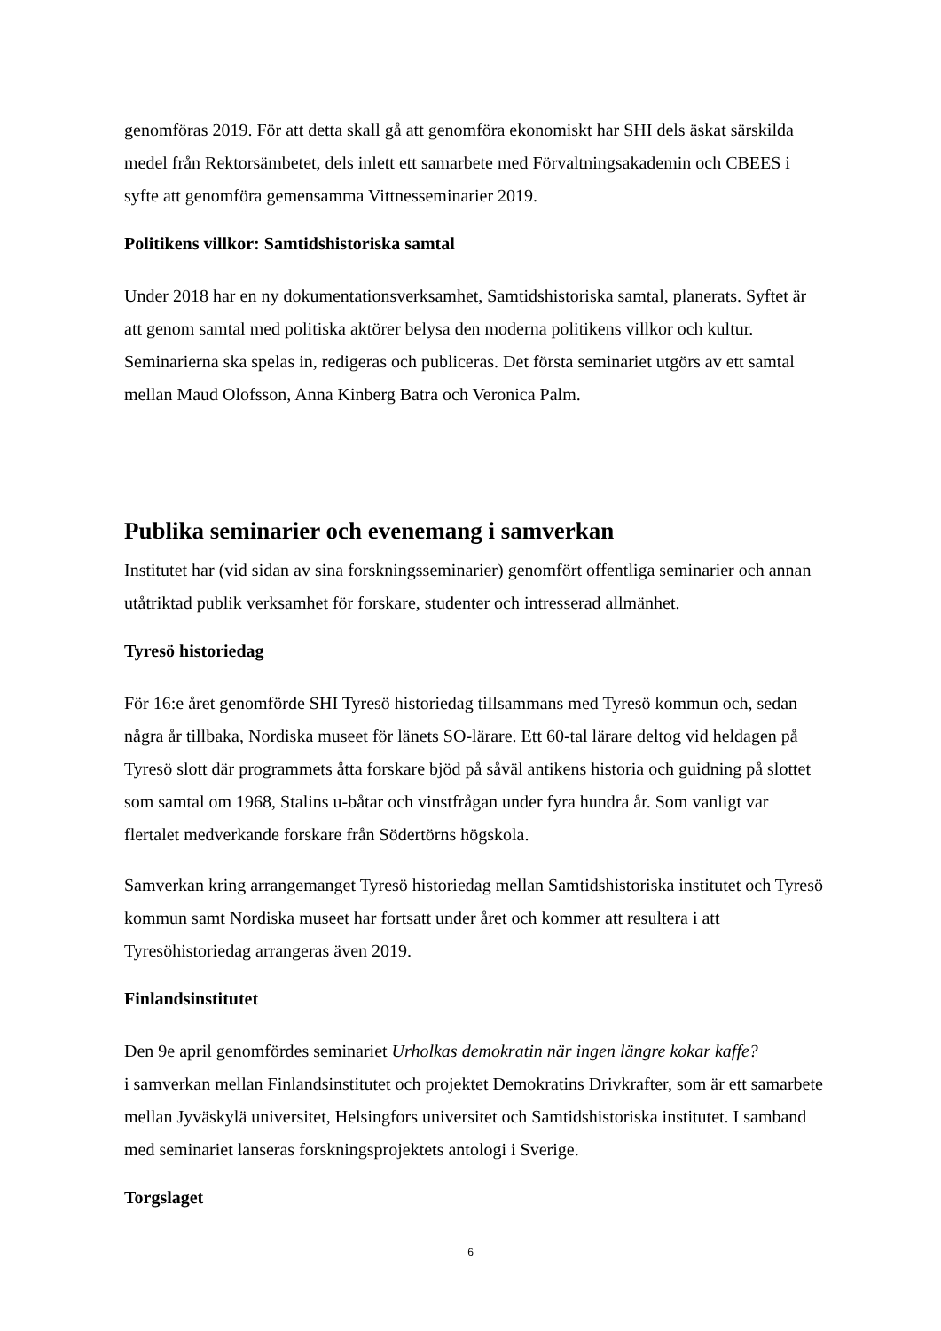genomföras 2019. För att detta skall gå att genomföra ekonomiskt har SHI dels äskat särskilda medel från Rektorsämbetet, dels inlett ett samarbete med Förvaltningsakademin och CBEES i syfte att genomföra gemensamma Vittnesseminarier 2019.
Politikens villkor: Samtidshistoriska samtal
Under 2018 har en ny dokumentationsverksamhet, Samtidshistoriska samtal, planerats. Syftet är att genom samtal med politiska aktörer belysa den moderna politikens villkor och kultur. Seminarierna ska spelas in, redigeras och publiceras. Det första seminariet utgörs av ett samtal mellan Maud Olofsson, Anna Kinberg Batra och Veronica Palm.
Publika seminarier och evenemang i samverkan
Institutet har (vid sidan av sina forskningsseminarier) genomfört offentliga seminarier och annan utåtriktad publik verksamhet för forskare, studenter och intresserad allmänhet.
Tyresö historiedag
För 16:e året genomförde SHI Tyresö historiedag tillsammans med Tyresö kommun och, sedan några år tillbaka, Nordiska museet för länets SO-lärare. Ett 60-tal lärare deltog vid heldagen på Tyresö slott där programmets åtta forskare bjöd på såväl antikens historia och guidning på slottet som samtal om 1968, Stalins u-båtar och vinstfrågan under fyra hundra år. Som vanligt var flertalet medverkande forskare från Södertörns högskola.
Samverkan kring arrangemanget Tyresö historiedag mellan Samtidshistoriska institutet och Tyresö kommun samt Nordiska museet har fortsatt under året och kommer att resultera i att Tyresöhistoriedag arrangeras även 2019.
Finlandsinstitutet
Den 9e april genomfördes seminariet Urholkas demokratin när ingen längre kokar kaffe?
i samverkan mellan Finlandsinstitutet och projektet Demokratins Drivkrafter, som är ett samarbete mellan Jyväskylä universitet, Helsingfors universitet och Samtidshistoriska institutet. I samband med seminariet lanseras forskningsprojektets antologi i Sverige.
Torgslaget
6